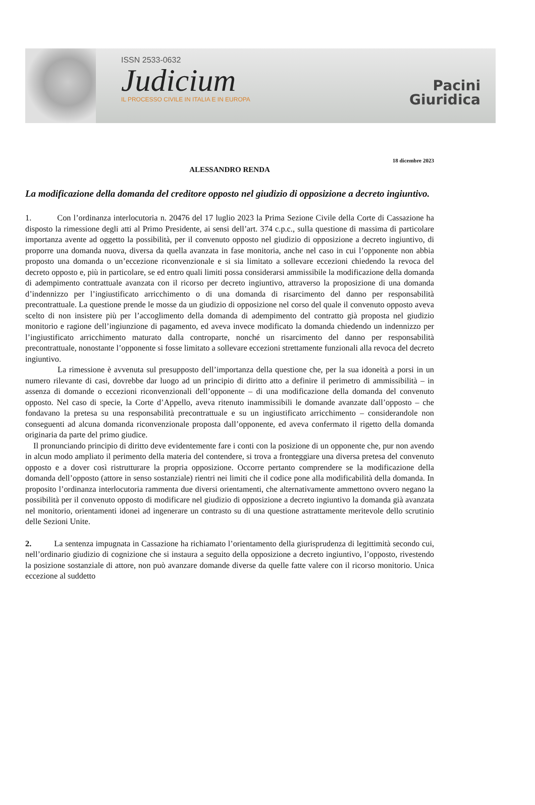ISSN 2533-0632
Judicium
IL PROCESSO CIVILE IN ITALIA E IN EUROPA
Pacini
Giuridica
18 dicembre 2023
ALESSANDRO RENDA
La modificazione della domanda del creditore opposto nel giudizio di opposizione a decreto ingiuntivo.
1. Con l’ordinanza interlocutoria n. 20476 del 17 luglio 2023 la Prima Sezione Civile della Corte di Cassazione ha disposto la rimessione degli atti al Primo Presidente, ai sensi dell’art. 374 c.p.c., sulla questione di massima di particolare importanza avente ad oggetto la possibilità, per il convenuto opposto nel giudizio di opposizione a decreto ingiuntivo, di proporre una domanda nuova, diversa da quella avanzata in fase monitoria, anche nel caso in cui l’opponente non abbia proposto una domanda o un’eccezione riconvenzionale e si sia limitato a sollevare eccezioni chiedendo la revoca del decreto opposto e, più in particolare, se ed entro quali limiti possa considerarsi ammissibile la modificazione della domanda di adempimento contrattuale avanzata con il ricorso per decreto ingiuntivo, attraverso la proposizione di una domanda d’indennizzo per l’ingiustificato arricchimento o di una domanda di risarcimento del danno per responsabilità precontrattuale. La questione prende le mosse da un giudizio di opposizione nel corso del quale il convenuto opposto aveva scelto di non insistere più per l’accoglimento della domanda di adempimento del contratto già proposta nel giudizio monitorio e ragione dell’ingiunzione di pagamento, ed aveva invece modificato la domanda chiedendo un indennizzo per l’ingiustificato arricchimento maturato dalla controparte, nonché un risarcimento del danno per responsabilità precontrattuale, nonostante l’opponente si fosse limitato a sollevare eccezioni strettamente funzionali alla revoca del decreto ingiuntivo.
La rimessione è avvenuta sul presupposto dell’importanza della questione che, per la sua idoneità a porsi in un numero rilevante di casi, dovrebbe dar luogo ad un principio di diritto atto a definire il perimetro di ammissibilità – in assenza di domande o eccezioni riconvenzionali dell’opponente – di una modificazione della domanda del convenuto opposto. Nel caso di specie, la Corte d’Appello, aveva ritenuto inammissibili le domande avanzate dall’opposto – che fondavano la pretesa su una responsabilità precontrattuale e su un ingiustificato arricchimento – considerandole non conseguenti ad alcuna domanda riconvenzionale proposta dall’opponente, ed aveva confermato il rigetto della domanda originaria da parte del primo giudice.
Il pronunciando principio di diritto deve evidentemente fare i conti con la posizione di un opponente che, pur non avendo in alcun modo ampliato il perimento della materia del contendere, si trova a fronteggiare una diversa pretesa del convenuto opposto e a dover così ristrutturare la propria opposizione. Occorre pertanto comprendere se la modificazione della domanda dell’opposto (attore in senso sostanziale) rientri nei limiti che il codice pone alla modificabilità della domanda. In proposito l’ordinanza interlocutoria rammenta due diversi orientamenti, che alternativamente ammettono ovvero negano la possibilità per il convenuto opposto di modificare nel giudizio di opposizione a decreto ingiuntivo la domanda già avanzata nel monitorio, orientamenti idonei ad ingenerare un contrasto su di una questione astrattamente meritevole dello scrutinio delle Sezioni Unite.
2. La sentenza impugnata in Cassazione ha richiamato l’orientamento della giurisprudenza di legittimità secondo cui, nell’ordinario giudizio di cognizione che si instaura a seguito della opposizione a decreto ingiuntivo, l’opposto, rivestendo la posizione sostanziale di attore, non può avanzare domande diverse da quelle fatte valere con il ricorso monitorio. Unica eccezione al suddetto